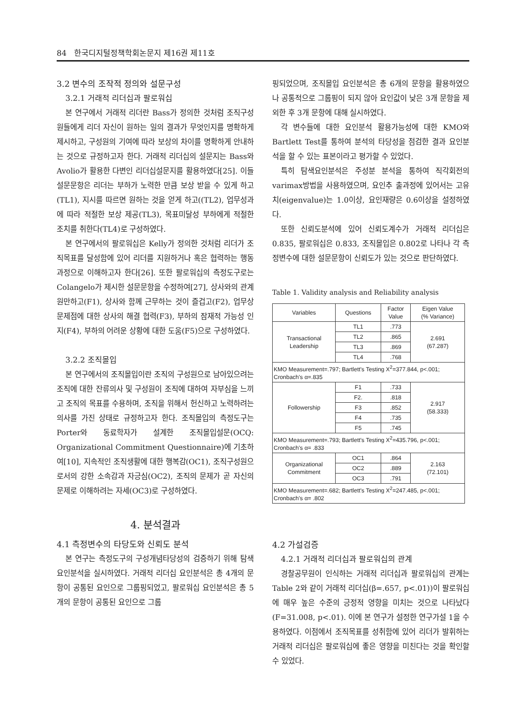84 한국디지털정책학회논문지 제16권 제11호
3.2 변수의 조작적 정의와 설문구성
3.2.1 거래적 리더십과 팔로워십
본 연구에서 거래적 리더란 Bass가 정의한 것처럼 조직구성원들에게 리더 자신이 원하는 일의 결과가 무엇인지를 명확하게 제시하고, 구성원의 기여에 따라 보상의 차이를 명확하게 안내하는 것으로 규정하고자 한다. 거래적 리더십의 설문지는 Bass와 Avolio가 활용한 다변인 리더십설문지를 활용하였다[25]. 이들 설문문항은 리더는 부하가 노력한 만큼 보상 받을 수 있게 하고(TL1), 지시를 따르면 원하는 것을 얻게 하고((TL2), 업무성과에 따라 적절한 보상 제공(TL3), 목표미달성 부하에게 적절한 조치를 취한다(TL4)로 구성하였다.
본 연구에서의 팔로워십은 Kelly가 정의한 것처럼 리더가 조직목표를 달성함에 있어 리더를 지원하거나 혹은 협력하는 행동과정으로 이해하고자 한다[26]. 또한 팔로워십의 측정도구로는 Colangelo가 제시한 설문문항을 수정하여[27], 상사와의 관계 원만하고(F1), 상사와 함께 근무하는 것이 즐겁고(F2), 업무상 문제점에 대한 상사의 해결 협력(F3), 부하의 잠재적 가능성 인지(F4), 부하의 어려운 상황에 대한 도움(F5)으로 구성하였다.
3.2.2 조직몰입
본 연구에서의 조직몰입이란 조직의 구성원으로 남아있으려는 조직에 대한 잔류의사 및 구성원이 조직에 대하여 자부심을 느끼고 조직의 목표를 수용하며, 조직을 위해서 헌신하고 노력하려는 의사를 가진 상태로 규정하고자 한다. 조직몰입의 측정도구는 Porter와 동료학자가 설계한 조직몰입설문(OCQ: Organizational Commitment Questionnaire)에 기초하여[10], 지속적인 조직생활에 대한 행복감(OC1), 조직구성원으로서의 강한 소속감과 자긍심(OC2), 조직의 문제가 곧 자신의 문제로 이해하려는 자세(OC3)로 구성하였다.
4. 분석결과
4.1 측정변수의 타당도와 신뢰도 분석
본 연구는 측정도구의 구성개념타당성의 검증하기 위해 탐색요인분석을 실시하였다. 거래적 리더십 요인분석은 총 4개의 문항이 공통된 요인으로 그룹핑되었고, 팔로워십 요인분석은 총 5개의 문항이 공통된 요인으로 그룹
핑되었으며, 조직몰입 요인분석은 총 6개의 문항을 활용하였으나 공통적으로 그룹핑이 되지 않아 요인값이 낮은 3개 문항을 제외한 후 3개 문항에 대해 실시하였다.
각 변수들에 대한 요인분석 활용가능성에 대한 KMO와 Bartlett Test를 통하여 분석의 타당성을 점검한 결과 요인분석을 할 수 있는 표본이라고 평가할 수 있었다.
특히 탐색요인분석은 주성분 분석을 통하여 직각회전의 varimax방법을 사용하였으며, 요인추 출과정에 있어서는 고유치(eigenvalue)는 1.0이상, 요인재량은 0.6이상을 설정하였다.
또한 신뢰도분석에 있어 신뢰도계수가 거래적 리더십은 0.835, 팔로워십은 0.833, 조직몰입은 0.802로 나타나 각 측정변수에 대한 설문문항이 신뢰도가 있는 것으로 판단하였다.
Table 1. Validity analysis and Reliability analysis
| Variables | Questions | Factor Value | Eigen Value (% Variance) |
| --- | --- | --- | --- |
| Transactional Leadership | TL1 | .773 | 2.691 (67.287) |
| | TL2 | .865 | |
| | TL3 | .869 | |
| | TL4 | .768 | |
| KMO Measurement=.797; Bartlett's Testing X<sup>2</sup>=377.844, p<.001; Cronbach's α=.835 | | | |
| Followership | F1 | .733 | 2.917 (58.333) |
| | F2. | .818 | |
| | F3 | .852 | |
| | F4 | .735 | |
| | F5 | .745 | |
| KMO Measurement=.793; Bartlett's Testing X<sup>2</sup>=435.796, p<.001; Cronbach's α= .833 | | | |
| Organizational Commitment | OC1 | .864 | 2.163 (72.101) |
| | OC2 | .889 | |
| | OC3 | .791 | |
| KMO Measurement=.682; Bartlett's Testing X<sup>2</sup>=247.485, p<.001; Cronbach's α= .802 | | | |
4.2 가설검증
4.2.1 거래적 리더십과 팔로워십의 관계
경찰공무원이 인식하는 거래적 리더십과 팔로워십의 관계는 Table 2와 같이 거래적 리더십(β=.657, p<.01))이 팔로워십에 매우 높은 수준의 긍정적 영향을 미치는 것으로 나타났다(F=31.008, p<.01). 이에 본 연구가 설정한 연구가설 1을 수용하였다. 이점에서 조직목표를 성취함에 있어 리더가 발휘하는 거래적 리더십은 팔로워십에 좋은 영향을 미친다는 것을 확인할 수 있었다.